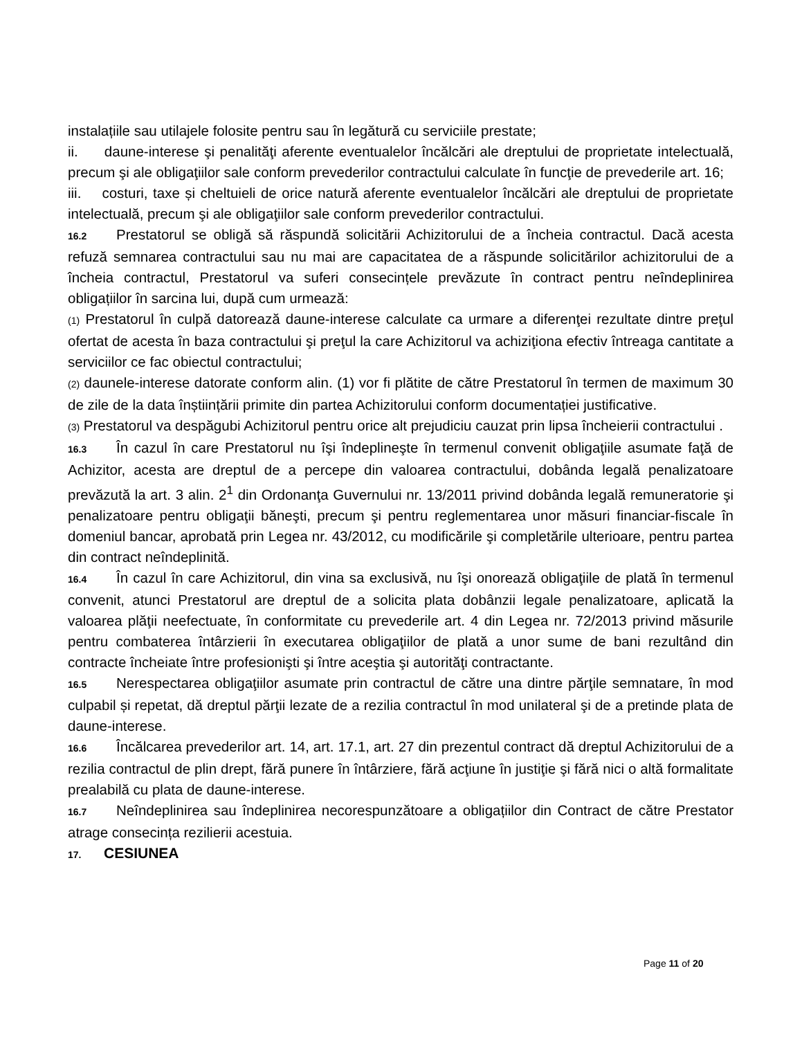instalațiile sau utilajele folosite pentru sau în legătură cu serviciile prestate;
ii. daune-interese şi penalităţi aferente eventualelor încălcări ale dreptului de proprietate intelectuală, precum şi ale obligaţiilor sale conform prevederilor contractului calculate în funcţie de prevederile art. 16;
iii. costuri, taxe și cheltuieli de orice natură aferente eventualelor încălcări ale dreptului de proprietate intelectuală, precum şi ale obligaţiilor sale conform prevederilor contractului.
16.2 Prestatorul se obligă să răspundă solicitării Achizitorului de a încheia contractul. Dacă acesta refuză semnarea contractului sau nu mai are capacitatea de a răspunde solicitărilor achizitorului de a încheia contractul, Prestatorul va suferi consecințele prevăzute în contract pentru neîndeplinirea obligațiilor în sarcina lui, după cum urmează:
(1) Prestatorul în culpă datorează daune-interese calculate ca urmare a diferenţei rezultate dintre preţul ofertat de acesta în baza contractului şi preţul la care Achizitorul va achiziţiona efectiv întreaga cantitate a serviciilor ce fac obiectul contractului;
(2) daunele-interese datorate conform alin. (1) vor fi plătite de către Prestatorul în termen de maximum 30 de zile de la data înștiințării primite din partea Achizitorului conform documentației justificative.
(3) Prestatorul va despăgubi Achizitorul pentru orice alt prejudiciu cauzat prin lipsa încheierii contractului .
16.3 În cazul în care Prestatorul nu îşi îndeplineşte în termenul convenit obligaţiile asumate faţă de Achizitor, acesta are dreptul de a percepe din valoarea contractului, dobânda legală penalizatoare prevăzută la art. 3 alin. 2<sup>1</sup> din Ordonanţa Guvernului nr. 13/2011 privind dobânda legală remuneratorie şi penalizatoare pentru obligaţii băneşti, precum şi pentru reglementarea unor măsuri financiar-fiscale în domeniul bancar, aprobată prin Legea nr. 43/2012, cu modificările şi completările ulterioare, pentru partea din contract neîndeplinită.
16.4 În cazul în care Achizitorul, din vina sa exclusivă, nu îşi onorează obligaţiile de plată în termenul convenit, atunci Prestatorul are dreptul de a solicita plata dobânzii legale penalizatoare, aplicată la valoarea plăţii neefectuate, în conformitate cu prevederile art. 4 din Legea nr. 72/2013 privind măsurile pentru combaterea întârzierii în executarea obligaţiilor de plată a unor sume de bani rezultând din contracte încheiate între profesionişti şi între aceştia şi autorităţi contractante.
16.5 Nerespectarea obligaţiilor asumate prin contractul de către una dintre părţile semnatare, în mod culpabil și repetat, dă dreptul părţii lezate de a rezilia contractul în mod unilateral şi de a pretinde plata de daune-interese.
16.6 Încălcarea prevederilor art. 14, art. 17.1, art. 27 din prezentul contract dă dreptul Achizitorului de a rezilia contractul de plin drept, fără punere în întârziere, fără acţiune în justiţie şi fără nici o altă formalitate prealabilă cu plata de daune-interese.
16.7 Neîndeplinirea sau îndeplinirea necorespunzătoare a obligațiilor din Contract de către Prestator atrage consecința rezilierii acestuia.
17. CESIUNEA
Page 11 of 20